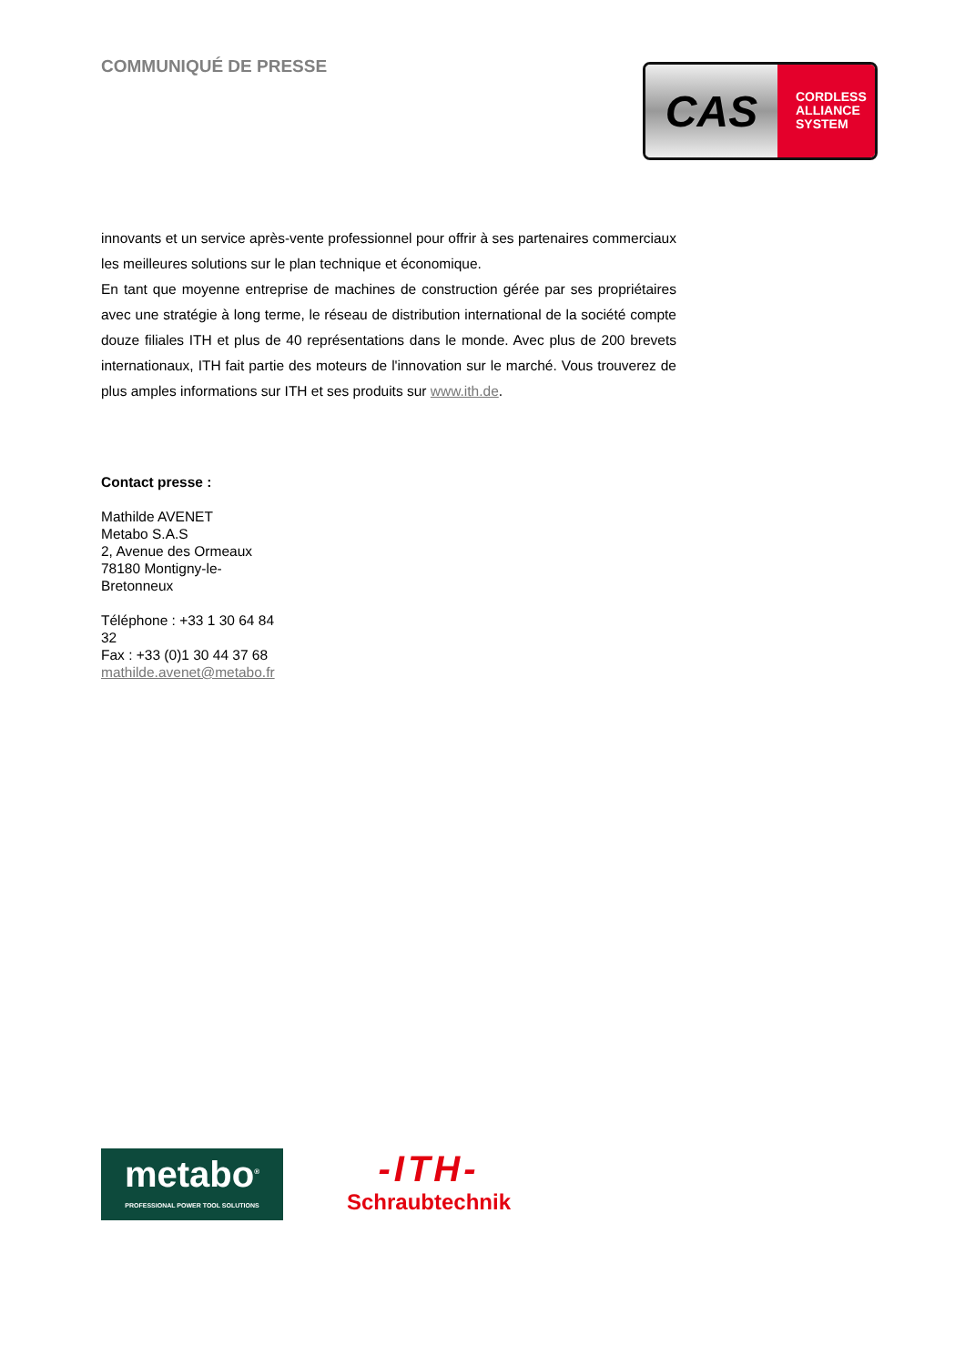COMMUNIQUÉ DE PRESSE
CAS
CORDLESS
ALLIANCE
SYSTEM
innovants et un service après-vente professionnel pour offrir à ses partenaires commerciaux les meilleures solutions sur le plan technique et économique.
En tant que moyenne entreprise de machines de construction gérée par ses propriétaires avec une stratégie à long terme, le réseau de distribution international de la société compte douze filiales ITH et plus de 40 représentations dans le monde. Avec plus de 200 brevets internationaux, ITH fait partie des moteurs de l'innovation sur le marché. Vous trouverez de plus amples informations sur ITH et ses produits sur www.ith.de.
Contact presse :
Mathilde AVENET
Metabo S.A.S
2, Avenue des Ormeaux
78180 Montigny-le-
Bretonneux
Téléphone : +33 1 30 64 84
32
Fax : +33 (0)1 30 44 37 68
mathilde.avenet@metabo.fr
metabo<sup>®</sup>
PROFESSIONAL POWER TOOL SOLUTIONS
-ITH-
Schraubtechnik